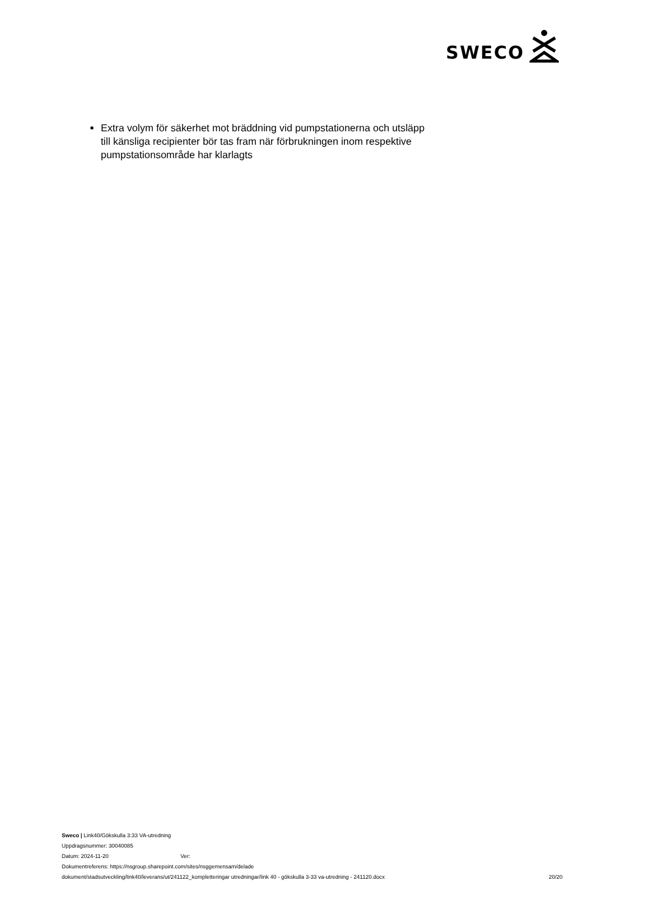SWECO
Extra volym för säkerhet mot bräddning vid pumpstationerna och utsläpp till känsliga recipienter bör tas fram när förbrukningen inom respektive pumpstationsområde har klarlagts
Sweco | Link40/Gökskulla 3:33 VA-utredning
Uppdragsnummer: 30040085
Datum: 2024-11-20 Ver:
Dokumentreferens: https://nsgroup.sharepoint.com/sites/nsggemensam/delade
dokument/stadsutveckling/link40/leverans/ut/241122_kompletteringar utredningar/link 40 - gökskulla 3-33 va-utredning - 241120.docx
20/20